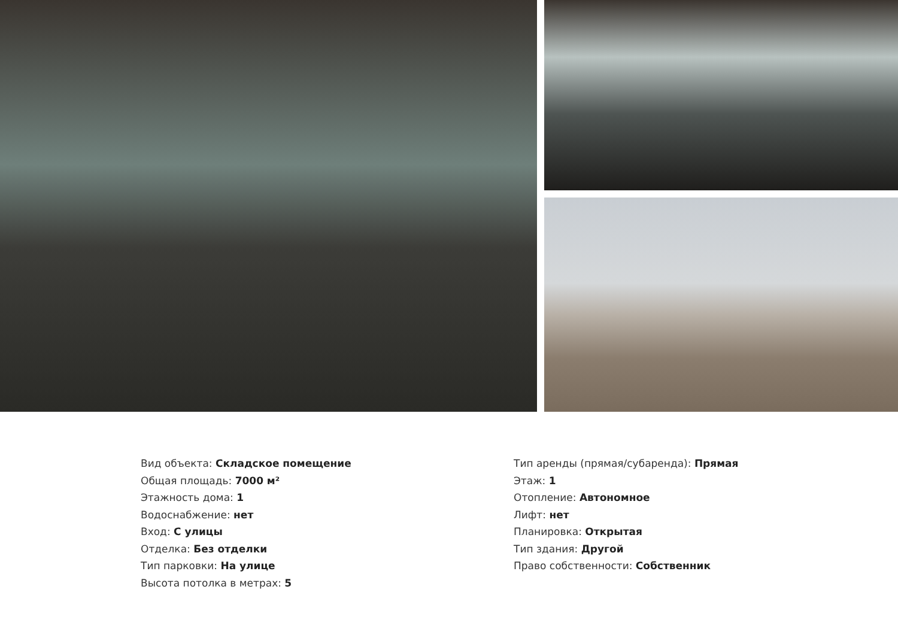Вид объекта: Складское помещение
Общая площадь: 7000 м²
Этажность дома: 1
Водоснабжение: нет
Вход: С улицы
Отделка: Без отделки
Тип парковки: На улице
Высота потолка в метрах: 5
Тип аренды (прямая/субаренда): Прямая
Этаж: 1
Отопление: Автономное
Лифт: нет
Планировка: Открытая
Тип здания: Другой
Право собственности: Собственник